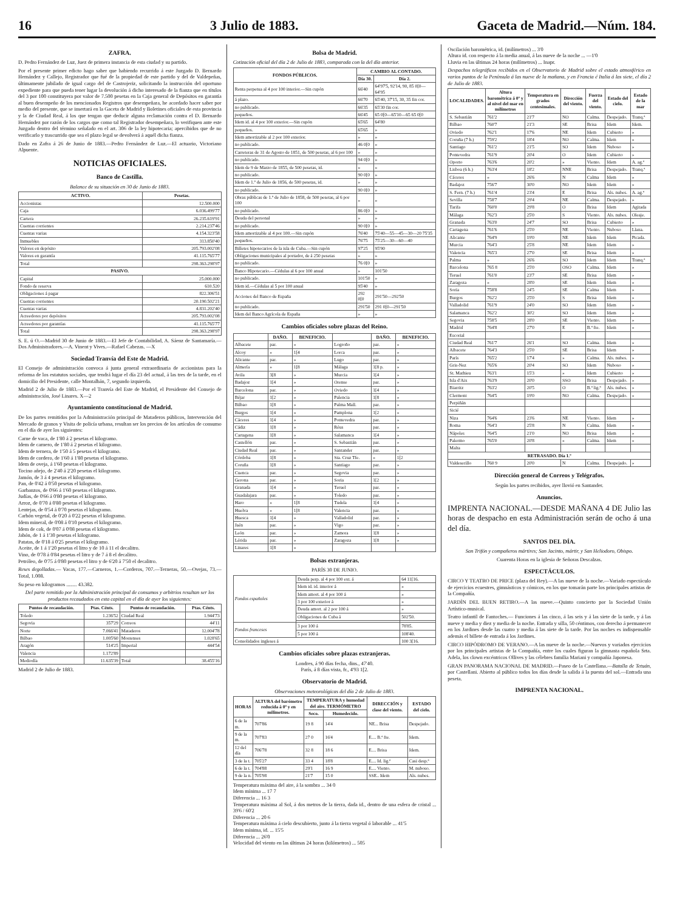16 3 Julio de 1883. Gaceta de Madrid.—Núm. 184.
ZAFRA.
D. Pedro Fernández de Luz, Juez de primera instancia de esta ciudad y su partido.
Por el presente primer edicto hago saber que habiendo recurrido á este Juzgado D. Bernardo Hernández y Callejo, Registrador que fué de la propiedad de este partido y del de Valdepeñas, últimamente jubilado de igual cargo del de Castrojeriz, solicitando la instrucción del oportuno expediente para que pueda tener lugar la devolución á dicho interesado de la fianza que en títulos del 3 por 100 constituyera por valor de 7.500 pesetas en la Caja general de Depósitos en garantía al buen desempeño de los mencionados Registros que desempeñara, he acordado hacer saber por medio del presente, que se insertará en la Gaceta de Madrid y Boletines oficiales de esta provincia y la de Ciudad Real, á los que tengan que deducir alguna reclamación contra el D. Bernardo Hernández por razón de los cargos que como tal Registrador desempeñara, lo verifiquen ante este Juzgado dentro del término señalado en el art. 306 de la ley hipotecaria; apercibidos que de no verificarlo y trascurrido que sea el plazo legal se devolverá á aquél dicha fianza.
Dado en Zafra á 26 de Junio de 1883.—Pedro Fernández de Luz.—El actuario, Victoriano Alpuente.
NOTICIAS OFICIALES.
Banco de Castilla.
Balance de su situación en 30 de Junio de 1883.
| ACTIVO. | Pesetas. |
| --- | --- |
| Accionistas | 12.500.000 |
| Caja | 6.036.499'77 |
| Cartera | 26.235.619'91 |
| Cuentas corrientes | 2.214.237'46 |
| Cuentas varias | 4.154.323'58 |
| Inmuebles | 313.850'40 |
| Valores en depósito | 205.793.002'08 |
| Valores en garantía | 41.115.765'77 |
| Total | 298.363.298'97 |
| PASIVO. | |
| Capital | 25.000.000 |
| Fondo de reserva | 610.520 |
| Obligaciones á pagar | 822.306'51 |
| Cuentas corrientes | 20.190.502'21 |
| Cuentas varias | 4.831.202'40 |
| Acreedores por depósitos | 205.793.002'08 |
| Acreedores por garantías | 41.115.765'77 |
| Total | 298.363.298'97 |
S. E. ú O.—Madrid 30 de Junio de 1883.—El Jefe de Contabilidad, A. Sáenz de Santamaría.—Dos Administradores.—A. Vinent y Vives.—Rafael Cabezas. —X
Sociedad Tranvía del Este de Madrid.
El Consejo de administración convoca á junta general extraordinaria de accionistas para la reforma de los estatutos sociales, que tendrá lugar el día 23 del actual, á las tres de la tarde, en el domicilio del Presidente, calle Montalbán, 7, segundo izquierda.
Madrid 2 de Julio de 1883.—Por el Tranvía del Este de Madrid, el Presidente del Consejo de administración, José Linares. X—2
Ayuntamiento constitucional de Madrid.
De los partes remitidos por la Administración principal de Mataderos públicos, Intervención del Mercado de granos y Visita de policía urbana, resultan ser los precios de los artículos de consumo en el día de ayer los siguientes:
Carne de vaca, de 1'80 á 2 pesetas el kilogramo.
Idem de carnero, de 1'80 á 2 pesetas el kilogramo.
Idem de ternera, de 1'50 á 5 pesetas el kilogramo.
Idem de cordero, de 1'60 á 1'80 pesetas el kilogramo.
Idem de oveja, á 1'60 pesetas el kilogramo.
Tocino añejo, de 2'40 á 2'20 pesetas el kilogramo.
Jamón, de 3 á 4 pesetas el kilogramo.
Pan, de 0'42 á 0'50 pesetas el kilogramo.
Garbanzos, de 0'66 á 1'60 pesetas el kilogramo.
Judías, de 0'66 á 0'80 pesetas el kilogramo.
Arroz, de 0'70 á 0'80 pesetas el kilogramo.
Lentejas, de 0'54 á 0'70 pesetas el kilogramo.
Carbón vegetal, de 0'20 á 0'22 pesetas el kilogramo.
Idem mineral, de 0'08 á 0'10 pesetas el kilogramo.
Idem de cok, de 0'07 á 0'08 pesetas el kilogramo.
Jabón, de 1 á 1'30 pesetas el kilogramo.
Patatas, de 0'18 á 0'25 pesetas el kilogramo.
Aceite, de 1 á 1'20 pesetas el litro y de 10 á 11 el decalitro.
Vino, de 0'78 á 0'84 pesetas el litro y de 7 á 8 el decalitro.
Petróleo, de 0'75 á 0'80 pesetas el litro y de 6'20 á 7'50 el decalitro.
Reses degolladas.— Vacas, 177.—Carneros, 1.—Corderos, 707.—Terneras, 50.—Ovejas, 73.—Total, 1.008.
Su peso en kilogramos ........ 43.382.
Del parte remitido por la Administración principal de consumos y arbitrios resultan ser los productos recaudados en esta capital en el día de ayer los siguientes:
| Puntos de recaudación. | Ptas. Cénts. | Puntos de recaudación. | Ptas. Cénts. |
| --- | --- | --- | --- |
| Toledo | 1.236'52 | Ciudad Real | 1.944'73 |
| Segovia | 357'29 | Correos | 44'11 |
| Norte | 7.066'41 | Mataderos | 12.004'78 |
| Bilbao | 1.005'60 | Mostenses | 1.028'65 |
| Aragón | 514'25 | Imperial | 444'54 |
| Valencia | 1.172'89 | | |
| Mediodía | 11.635'39 | Total | 38.455'16 |
Madrid 2 de Julio de 1883.
Bolsa de Madrid.
Cotización oficial del día 2 de Julio de 1883, comparada con la del día anterior.
| FONDOS PÚBLICOS. | CAMBIO AL CONTADO. | |
| --- | --- | --- |
| | Día 30. | Día 2. |
| Renta perpetua al 4 por 100 interior.—Sin cupón | 66'40 | 64'97'5, 92'14, 90, 85 0[0—64'95 |
| á plazo. | 66'70 | 65'40, 37'15, 30, 35 fin cor. |
| no publicado. | 66'35 | 65'30 fin cor. |
| pequeños. | 66'45 | 65 0[0—65'10—65 65 0[0 |
| Idem id. al 4 por 100 exterior.—Sin cupón | 65'65 | 64'80 |
| pequeños. | 65'65 | » |
| Idem amortizable al 2 por 100 exterior. | » | » |
| no publicado. | 46 0[0 | » |
| Carreteras de 31 de Agosto de 1851, de 500 pesetas, al 6 por 100 | » | » |
| no publicado. | 94 0[0 | » |
| Idem de 9 de Marzo de 1855, de 500 pesetas, id. | » | » |
| no publicado. | 90 0[0 | » |
| Idem de 1.º de Julio de 1856, de 500 pesetas, id. | » | » |
| no publicado. | 90 0[0 | » |
| Obras públicas de 1.º de Julio de 1858, de 500 pesetas, al 6 por 100 | » | » |
| no publicado. | 86 0[0 | » |
| Deuda del personal | » | » |
| no publicado. | 90 0[0 | » |
| Idem amortizable al 4 por 100.—Sin cupón | 76'40 | 75'40—55—45—30—20 75'35 |
| pequeños. | 76'75 | 75'25—30—60—40 |
| Billetes hipotecarios de la isla de Cuba.—Sin cupón | 97'25 | 95'90 |
| Obligaciones municipales al portador, de á 250 pesetas | » | » |
| no publicado. | 76 0[0 | » |
| Banco Hipotecario.—Cédulas al 6 por 100 anual | » | 101'50 |
| no publicado. | 101'50 | » |
| Idem id.—Cédulas al 5 por 100 anual | 95'40 | » |
| Acciones del Banco de España | 292 0[0 | 291'50—292'50 |
| no publicado. | 291'50 | 291 0[0—291'50 |
| Idem del Banco Agrícola de España | » | » |
Cambios oficiales sobre plazas del Reino.
| | DAÑO. | BENEFICIO. | | DAÑO. | BENEFICIO. |
| --- | --- | --- | --- | --- | --- |
| Albacete | par. | » | Logroño | par. | » |
| Alcoy | » | 1[4 | Lorca | par. | » |
| Alicante | par. | » | Lugo | par. | » |
| Almería | » | 1[8 | Málaga | 1[8 p. | » |
| Avila | 3[8 | » | Murcia | 1[4 | » |
| Badajoz | 1[4 | » | Orense | par. | » |
| Barcelona | par. | » | Oviedo | 1[4 | » |
| Béjar | 1[2 | » | Palencia | 1[8 | » |
| Bilbao | 1[8 | » | Palma Mall. | par. | » |
| Burgos | 1[4 | » | Pamplona | 1[2 | » |
| Cáceres | 1[4 | » | Pontevedra | par. | » |
| Cádiz | 1[8 | » | Réus | par. | » |
| Cartagena | 1[8 | » | Salamanca | 1[4 | » |
| Castellón | par. | » | S. Sebastián | par. | » |
| Ciudad Real | par. | » | Santander | par. | » |
| Córdoba | 1[8 | » | Sta. Cruz Tfe. | » | 1[2 |
| Coruña | 1[8 | » | Santiago | par. | » |
| Cuenca | par. | » | Segovia | par. | » |
| Gerona | par. | » | Soria | 1[2 | » |
| Granada | 1[4 | » | Teruel | par. | » |
| Guadalajara | par. | » | Toledo | par. | » |
| Haro | » | 1[8 | Tudela | 1[4 | » |
| Huelva | » | 1[8 | Valencia | par. | » |
| Huesca | 1[4 | » | Valladolid | par. | » |
| Jaén | par. | » | Vigo | par. | » |
| León | par. | » | Zamora | 1[8 | » |
| Lérida | par. | » | Zaragoza | 1[8 | » |
| Linares | 1[8 | » | | | |
Bolsas extranjeras.
PARÍS 30 DE JUNIO.
| Fondos españoles | Deuda perp. al 4 por 100 ext. á | 64 11[16. |
| | Idem id. id. interior á | » |
| | Idem amort. al 4 por 100 á | » |
| | 3 por 100 exterior á | » |
| | Deuda amort. al 2 por 100 á | » |
| | Obligaciones de Cuba á | 502'50. |
| Fondos franceses | 3 por 100 á | 78'85. |
| | 5 por 100 á | 108'40. |
| Consolidados ingleses á | | 100 3[16. |
Cambios oficiales sobre plazas extranjeras.
Londres, á 90 días fecha, dins., 47'40.
París, á 8 días vista, fr., 4'93 1[2.
Observatorio de Madrid.
Observaciones meteorológicas del día 2 de Julio de 1883.
| HORAS | ALTURA del barómetro reducida á 0º y en milímetros. | TEMPERATURA y humedad del aire. TERMÓMETRO | | DIRECCIÓN y clase del viento. | ESTADO del cielo. |
| --- | --- | --- | --- | --- | --- |
| | | Seco. | Humedecido. | | |
| 6 de la m. | 707'86 | 19 8 | 14'4 | NE... Brisa | Despejado. |
| 9 de la m. | 707'83 | 27 0 | 16'4 | E.... B.ª fte. | Idem. |
| 12 del día | 706'78 | 32 8 | 18 6 | E.... Brisa | Idem. |
| 3 de la t. | 705'27 | 33 4 | 18'8 | E.... Id. lig.ª | Casi desp.ª |
| 6 de la t. | 704'88 | 29'1 | 16 9 | E.... Viento. | M. nuboso. |
| 9 de la n. | 705'98 | 21'7 | 15 0 | SSE.. Idem | Als. nubes. |
Temperatura máxima del aire, á la sombra ... 34 0
Idem mínima ... 17 7
Diferencia ... 16 3
Temperatura máxima al Sol, á dos metros de la tierra, dada id., dentro de una esfera de cristal ... 39'6 / 60'2
Diferencia ... 20 6
Temperatura máxima á cielo descubierto, junto á la tierra vegetal ó laborable ... 41'5
Idem mínima, id. ... 15'5
Diferencia ... 26'0
Velocidad del viento en las últimas 24 horas (kilómetros) ... 505
Oscilación barométrica, id. (milímetros) ... 3'0
Altura id. con respecto á la media anual, á las nueve de la noche ... —1'0
Lluvia en las últimas 24 horas (milímetros) ... Inapr.
Despachos telegráficos recibidos en el Observatorio de Madrid sobre el estado atmosférico en varios puntos de la Península á las nueve de la mañana, y en Francia é Italia á las siete, el día 2 de Julio de 1883.
| LOCALIDADES. | Altura barométrica á 0º y al nivel del mar en milímetros | Temperatura en grados centesimales. | Dirección del viento. | Fuerza del viento. | Estado del cielo. | Estado de la mar |
| --- | --- | --- | --- | --- | --- | --- |
| S. Sebastián | 761'2 | 21'7 | NO | Calma. | Despejado. | Tranq.ª |
| Bilbao | 760'7 | 21'3 | SE | Brisa | Idem | Idem. |
| Oviedo | 762'1 | 17'6 | NE | Idem | Cubierto | » |
| Coruña (7 h.) | 759'2 | 18'4 | NO | Calma. | Idem | » |
| Santiago | 761'2 | 21'5 | SO | Idem | Nuboso | » |
| Pontevedra | 761'9 | 20'4 | O | Idem | Cubierto | » |
| Oporto | 763'6 | 20'2 | » | Viento. | Idem | A. ag.ª |
| Lisboa (6 h.) | 763'4 | 18'2 | NNE | Brisa | Despejado. | Tranq.ª |
| Cáceres | » | 26'6 | N | Calma | Idem | » |
| Badajoz | 756'7 | 30'0 | NO | Idem | Idem | » |
| S. Fern. (7 h.) | 761'4 | 23'4 | E | Brisa | Als. nubes. | A. ag.ª |
| Sevilla | 758'7 | 29'4 | NE | Calma. | Despejado. | » |
| Tarifa | 760'0 | 29'8 | O | Brisa | Idem | Agitada |
| Málaga | 762'3 | 25'0 | S | Viento. | Als. nubes. | Oleaje. |
| Granada | 763'0 | 24'7 | SO | Brisa | Cubierto | » |
| Cartagena | 761'6 | 25'0 | NE | Viento. | Nuboso | Llana. |
| Alicante | 764'9 | 19'0 | NE | Idem | Idem | Picada. |
| Murcia | 764'3 | 25'8 | NE | Idem | Idem | » |
| Valencia | 765'3 | 27'0 | SE | Brisa | Idem | » |
| Palma | » | 26'6 | SO | Idem | Idem | Tranq.ª |
| Barcelona | 765 8 | 25'0 | OSO | Calma. | Idem | » |
| Teruel | 761'0 | 23'7 | SE | Brisa | Idem | » |
| Zaragoza | » | 28'0 | SE | Idem | Idem | » |
| Soria | 758'8 | 24'5 | SE | Calma | Idem | » |
| Burgos | 762'2 | 25'0 | S | Brisa | Idem | » |
| Valladolid | 761'9 | 24'0 | SO | Idem | Idem | » |
| Salamanca | 762'2 | 30'2 | SO | Idem | Idem | » |
| Segovia | 758'5 | 28'0 | SE | Viento. | Idem | » |
| Madrid | 764'8 | 27'0 | E | B.ª fte. | Idem | » |
| Escorial | | | | | | |
| Ciudad Real | 761'7 | 26'1 | SO | Calma. | Idem | » |
| Albacete | 764'3 | 25'0 | SE | Brisa | Idem | » |
| París | 765'2 | 17'4 | » | Calma. | Als. nubes. | » |
| Gris-Nez | 765'6 | 20'4 | SO | Idem | Nuboso | » |
| St. Mathieu | 763'1 | 15'3 | » | Idem | Cubierto | » |
| Isla d'Aix | 763'9 | 20'0 | SSO | Brisa | Despejado. | » |
| Biarritz | 763'2 | 20'5 | O | B.ª lig.ª | Als. nubes. | » |
| Clermont | 764'5 | 19'0 | NO | Calma. | Despejado. | » |
| Perpiñán | | | | | | |
| Sicié | | | | | | |
| Niza | 764'6 | 23'6 | NE | Viento. | Idem | » |
| Roma | 764'3 | 25'8 | N | Calma. | Idem | » |
| Nápoles | 764'5 | 21'0 | NO | Brisa | Idem | » |
| Palermo | 765'0 | 20'8 | » | Calma. | Idem | » |
| Malta | | | | | | |
| RETRASADO. Día 1.º | | | | | | |
| Valdeserillo | 760 9 | 20'0 | N | Calma. | Despejado. | » |
Dirección general de Correos y Telégrafos.
Según los partes recibidos, ayer llovió en Santander.
Anuncios.
IMPRENTA NACIONAL.—DESDE MAÑANA 4 DE Julio las horas de despacho en esta Administración serán de ocho á una del día.
SANTOS DEL DÍA.
San Trifón y compañeros mártires; San Jacinto, mártir, y San Heliodoro, Obispo.
Cuarenta Horas en la iglesia de Señoras Descalzas.
ESPECTÁCULOS.
CIRCO Y TEATRO DE PRICE (plaza del Rey).—A las nueve de la noche.—Variado espectáculo de ejercicios ecuestres, gimnásticos y cómicos, en los que tomarán parte los principales artistas de la Compañía.
JARDÍN DEL BUEN RETIRO.—A las nueve.—Quinto concierto por la Sociedad Unión Artístico-musical.
Teatro infantil de Fantoches.— Funciones á las cinco, á las seis y á las siete de la tarde, y á las nueve y media y diez y media de la noche. Entrada y silla, 50 céntimos, con derecho á permanecer en los Jardines desde las cuatro y media á las siete de la tarde. Por las noches es indispensable además el billete de entrada á los Jardines.
CIRCO HIPÓDROMO DE VERANO.—A las nueve de la noche.—Nuevos y variados ejercicios por los principales artistas de la Compañía, entre los cuales figuran la gimnasta española Srta. Adela, los clown excéntricos Ollives y las célebres familia Mariani y compañía Japonesa.
GRAN PANORAMA NACIONAL DE MADRID.—Paseo de la Castellana.—Batalla de Tetuán, por Castellani. Abierto al público todos los días desde la salida á la puesta del sol.—Entrada una peseta.
IMPRENTA NACIONAL.